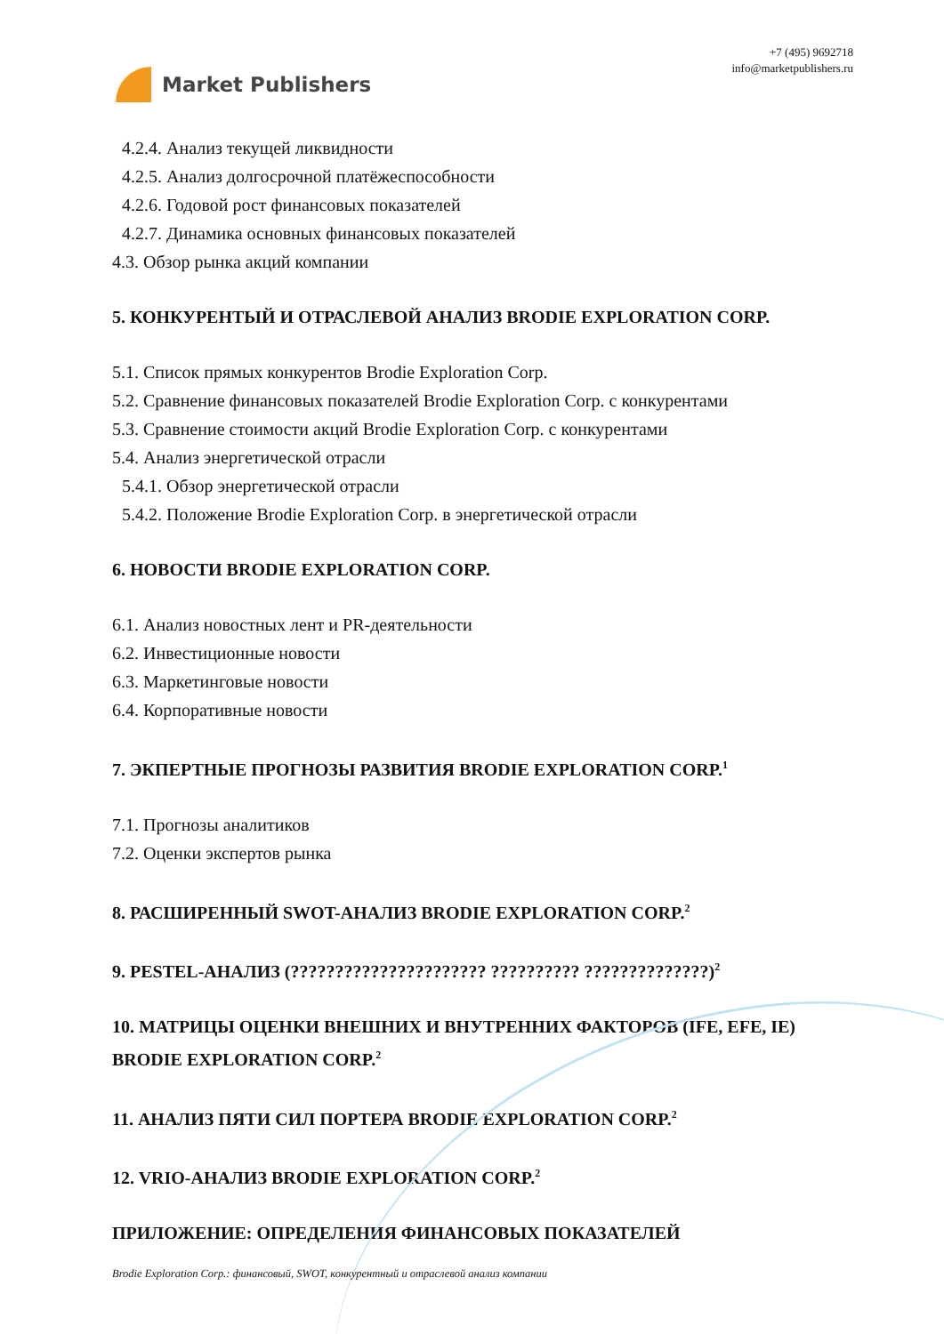Market Publishers
+7 (495) 9692718
info@marketpublishers.ru
4.2.4. Анализ текущей ликвидности
4.2.5. Анализ долгосрочной платёжеспособности
4.2.6. Годовой рост финансовых показателей
4.2.7. Динамика основных финансовых показателей
4.3. Обзор рынка акций компании
5. КОНКУРЕНТЫЙ И ОТРАСЛЕВОЙ АНАЛИЗ BRODIE EXPLORATION CORP.
5.1. Список прямых конкурентов Brodie Exploration Corp.
5.2. Сравнение финансовых показателей Brodie Exploration Corp. с конкурентами
5.3. Сравнение стоимости акций Brodie Exploration Corp. с конкурентами
5.4. Анализ энергетической отрасли
5.4.1. Обзор энергетической отрасли
5.4.2. Положение Brodie Exploration Corp. в энергетической отрасли
6. НОВОСТИ BRODIE EXPLORATION CORP.
6.1. Анализ новостных лент и PR-деятельности
6.2. Инвестиционные новости
6.3. Маркетинговые новости
6.4. Корпоративные новости
7. ЭКПЕРТНЫЕ ПРОГНОЗЫ РАЗВИТИЯ BRODIE EXPLORATION CORP.<sup>1</sup>
7.1. Прогнозы аналитиков
7.2. Оценки экспертов рынка
8. РАСШИРЕННЫЙ SWOT-АНАЛИЗ BRODIE EXPLORATION CORP.<sup>2</sup>
9. PESTEL-АНАЛИЗ (?????????????????????? ?????????? ??????????????)<sup>2</sup>
10. МАТРИЦЫ ОЦЕНКИ ВНЕШНИХ И ВНУТРЕННИХ ФАКТОРОВ (IFE, EFE, IE) BRODIE EXPLORATION CORP.<sup>2</sup>
11. АНАЛИЗ ПЯТИ СИЛ ПОРТЕРА BRODIE EXPLORATION CORP.<sup>2</sup>
12. VRIO-АНАЛИЗ BRODIE EXPLORATION CORP.<sup>2</sup>
ПРИЛОЖЕНИЕ: ОПРЕДЕЛЕНИЯ ФИНАНСОВЫХ ПОКАЗАТЕЛЕЙ
Brodie Exploration Corp.: финансовый, SWOT, конкурентный и отраслевой анализ компании